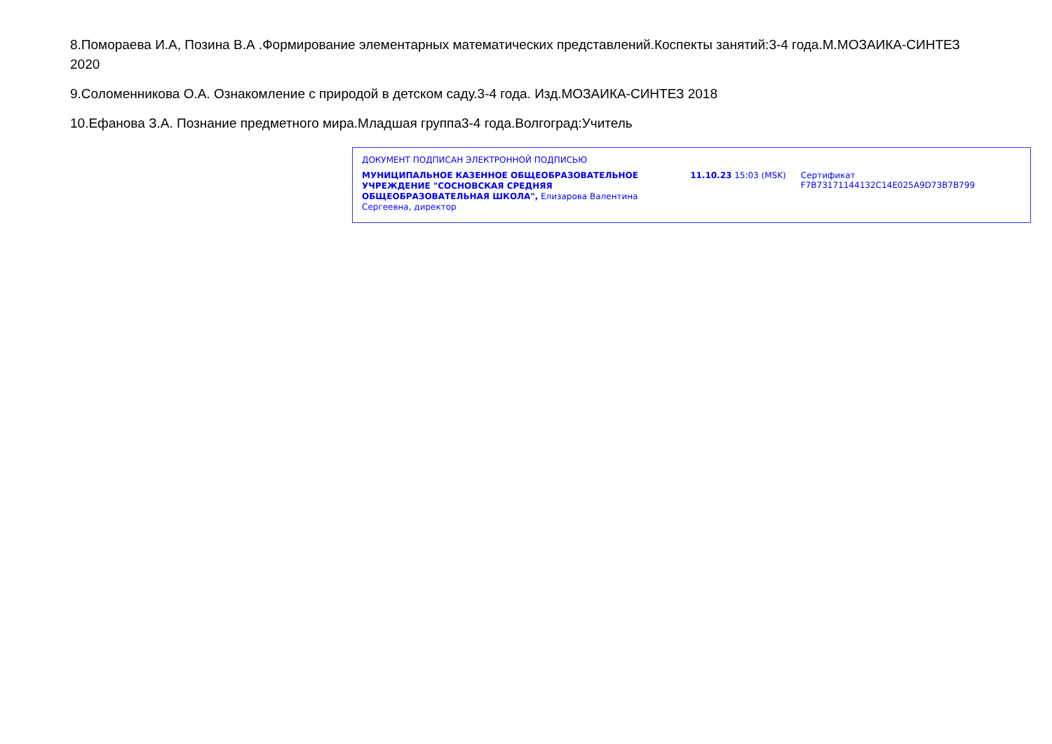8.Помораева И.А, Позина В.А .Формирование элементарных математических представлений.Коспекты занятий:3-4 года.М.МОЗАИКА-СИНТЕЗ 2020
9.Соломенникова О.А. Ознакомление с природой в детском саду.3-4 года. Изд.МОЗАИКА-СИНТЕЗ 2018
10.Ефанова З.А. Познание предметного мира.Младшая группа3-4 года.Волгоград:Учитель
ДОКУМЕНТ ПОДПИСАН ЭЛЕКТРОННОЙ ПОДПИСЬЮ
МУНИЦИПАЛЬНОЕ КАЗЕННОЕ ОБЩЕОБРАЗОВАТЕЛЬНОЕ УЧРЕЖДЕНИЕ "СОСНОВСКАЯ СРЕДНЯЯ ОБЩЕОБРАЗОВАТЕЛЬНАЯ ШКОЛА", Елизарова Валентина Сергеевна, директор
11.10.23 15:03 (MSK) Сертификат F7B73171144132C14E025A9D73B7B799